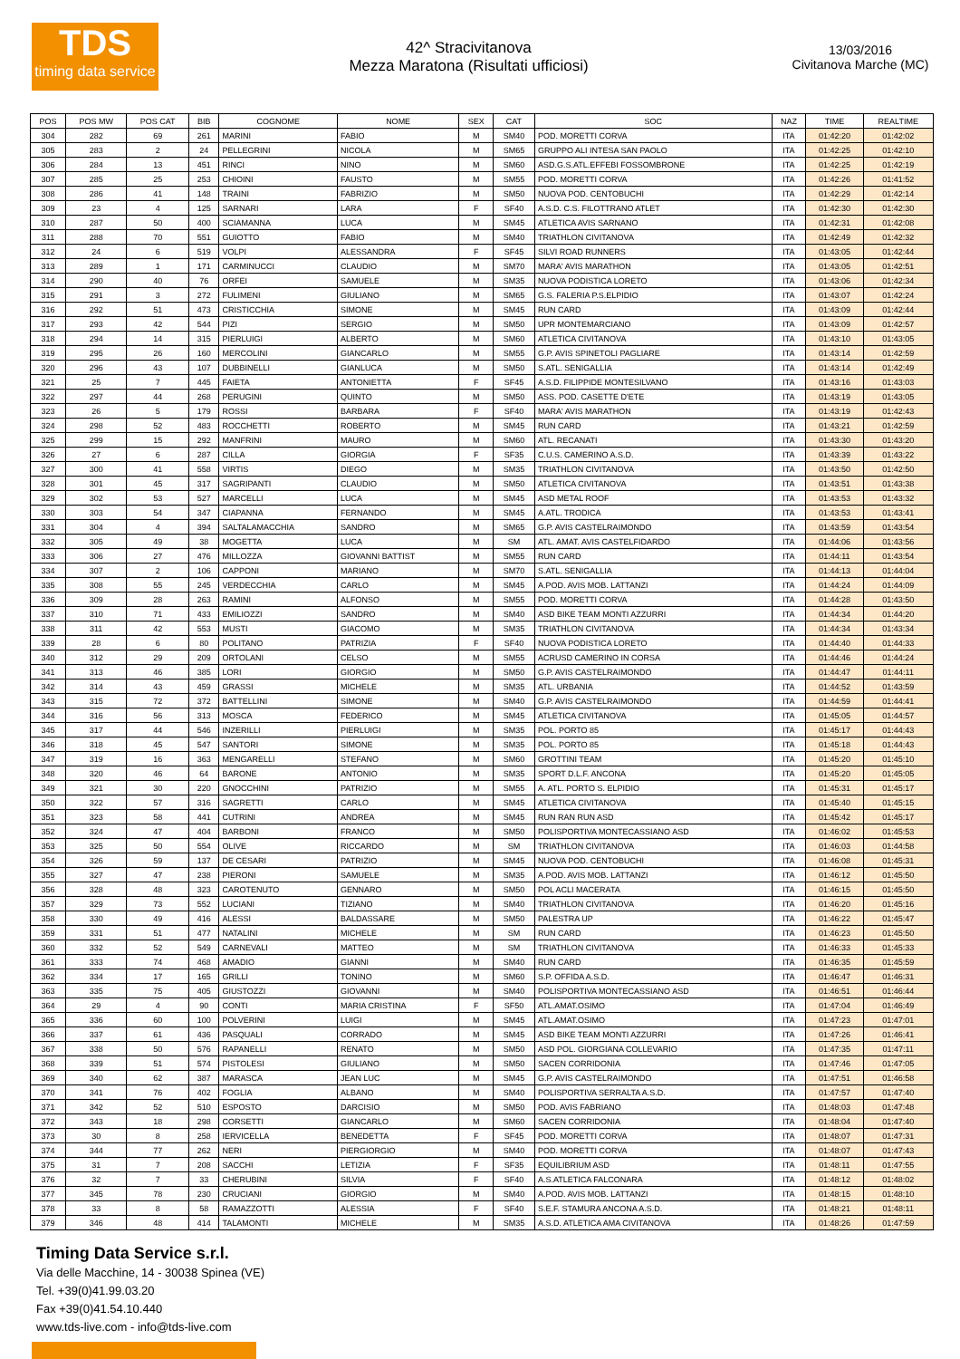TDS
timing data service
42^ Stracivitanova
Mezza Maratona (Risultati ufficiosi)
13/03/2016
Civitanova Marche (MC)
| POS | POS MW | POS CAT | BIB | COGNOME | NOME | SEX | CAT | SOC | NAZ | TIME | REALTIME |
| --- | --- | --- | --- | --- | --- | --- | --- | --- | --- | --- | --- |
| 304 | 282 | 69 | 261 | MARINI | FABIO | M | SM40 | POD. MORETTI CORVA | ITA | 01:42:20 | 01:42:02 |
| 305 | 283 | 2 | 24 | PELLEGRINI | NICOLA | M | SM65 | GRUPPO ALI INTESA SAN PAOLO | ITA | 01:42:25 | 01:42:10 |
| 306 | 284 | 13 | 451 | RINCI | NINO | M | SM60 | ASD.G.S.ATL.EFFEBI FOSSOMBRONE | ITA | 01:42:25 | 01:42:19 |
| 307 | 285 | 25 | 253 | CHIOINI | FAUSTO | M | SM55 | POD. MORETTI CORVA | ITA | 01:42:26 | 01:41:52 |
| 308 | 286 | 41 | 148 | TRAINI | FABRIZIO | M | SM50 | NUOVA POD. CENTOBUCHI | ITA | 01:42:29 | 01:42:14 |
| 309 | 23 | 4 | 125 | SARNARI | LARA | F | SF40 | A.S.D. C.S. FILOTTRANO ATLET | ITA | 01:42:30 | 01:42:30 |
| 310 | 287 | 50 | 400 | SCIAMANNA | LUCA | M | SM45 | ATLETICA AVIS SARNANO | ITA | 01:42:31 | 01:42:08 |
| 311 | 288 | 70 | 551 | GUIOTTO | FABIO | M | SM40 | TRIATHLON CIVITANOVA | ITA | 01:42:49 | 01:42:32 |
| 312 | 24 | 6 | 519 | VOLPI | ALESSANDRA | F | SF45 | SILVI ROAD RUNNERS | ITA | 01:43:05 | 01:42:44 |
| 313 | 289 | 1 | 171 | CARMINUCCI | CLAUDIO | M | SM70 | MARA' AVIS MARATHON | ITA | 01:43:05 | 01:42:51 |
| 314 | 290 | 40 | 76 | ORFEI | SAMUELE | M | SM35 | NUOVA PODISTICA LORETO | ITA | 01:43:06 | 01:42:34 |
| 315 | 291 | 3 | 272 | FULIMENI | GIULIANO | M | SM65 | G.S. FALERIA P.S.ELPIDIO | ITA | 01:43:07 | 01:42:24 |
| 316 | 292 | 51 | 473 | CRISTICCHIA | SIMONE | M | SM45 | RUN CARD | ITA | 01:43:09 | 01:42:44 |
| 317 | 293 | 42 | 544 | PIZI | SERGIO | M | SM50 | UPR MONTEMARCIANO | ITA | 01:43:09 | 01:42:57 |
| 318 | 294 | 14 | 315 | PIERLUIGI | ALBERTO | M | SM60 | ATLETICA CIVITANOVA | ITA | 01:43:10 | 01:43:05 |
| 319 | 295 | 26 | 160 | MERCOLINI | GIANCARLO | M | SM55 | G.P. AVIS SPINETOLI PAGLIARE | ITA | 01:43:14 | 01:42:59 |
| 320 | 296 | 43 | 107 | DUBBINELLI | GIANLUCA | M | SM50 | S.ATL. SENIGALLIA | ITA | 01:43:14 | 01:42:49 |
| 321 | 25 | 7 | 445 | FAIETA | ANTONIETTA | F | SF45 | A.S.D. FILIPPIDE MONTESILVANO | ITA | 01:43:16 | 01:43:03 |
| 322 | 297 | 44 | 268 | PERUGINI | QUINTO | M | SM50 | ASS. POD. CASETTE D'ETE | ITA | 01:43:19 | 01:43:05 |
| 323 | 26 | 5 | 179 | ROSSI | BARBARA | F | SF40 | MARA' AVIS MARATHON | ITA | 01:43:19 | 01:42:43 |
| 324 | 298 | 52 | 483 | ROCCHETTI | ROBERTO | M | SM45 | RUN CARD | ITA | 01:43:21 | 01:42:59 |
| 325 | 299 | 15 | 292 | MANFRINI | MAURO | M | SM60 | ATL. RECANATI | ITA | 01:43:30 | 01:43:20 |
| 326 | 27 | 6 | 287 | CILLA | GIORGIA | F | SF35 | C.U.S. CAMERINO A.S.D. | ITA | 01:43:39 | 01:43:22 |
| 327 | 300 | 41 | 558 | VIRTIS | DIEGO | M | SM35 | TRIATHLON CIVITANOVA | ITA | 01:43:50 | 01:42:50 |
| 328 | 301 | 45 | 317 | SAGRIPANTI | CLAUDIO | M | SM50 | ATLETICA CIVITANOVA | ITA | 01:43:51 | 01:43:38 |
| 329 | 302 | 53 | 527 | MARCELLI | LUCA | M | SM45 | ASD METAL ROOF | ITA | 01:43:53 | 01:43:32 |
| 330 | 303 | 54 | 347 | CIAPANNA | FERNANDO | M | SM45 | A.ATL. TRODICA | ITA | 01:43:53 | 01:43:41 |
| 331 | 304 | 4 | 394 | SALTALAMACCHIA | SANDRO | M | SM65 | G.P. AVIS CASTELRAIMONDO | ITA | 01:43:59 | 01:43:54 |
| 332 | 305 | 49 | 38 | MOGETTA | LUCA | M | SM | ATL. AMAT. AVIS CASTELFIDARDO | ITA | 01:44:06 | 01:43:56 |
| 333 | 306 | 27 | 476 | MILLOZZA | GIOVANNI BATTIST | M | SM55 | RUN CARD | ITA | 01:44:11 | 01:43:54 |
| 334 | 307 | 2 | 106 | CAPPONI | MARIANO | M | SM70 | S.ATL. SENIGALLIA | ITA | 01:44:13 | 01:44:04 |
| 335 | 308 | 55 | 245 | VERDECCHIA | CARLO | M | SM45 | A.POD. AVIS MOB. LATTANZI | ITA | 01:44:24 | 01:44:09 |
| 336 | 309 | 28 | 263 | RAMINI | ALFONSO | M | SM55 | POD. MORETTI CORVA | ITA | 01:44:28 | 01:43:50 |
| 337 | 310 | 71 | 433 | EMILIOZZI | SANDRO | M | SM40 | ASD BIKE TEAM MONTI AZZURRI | ITA | 01:44:34 | 01:44:20 |
| 338 | 311 | 42 | 553 | MUSTI | GIACOMO | M | SM35 | TRIATHLON CIVITANOVA | ITA | 01:44:34 | 01:43:34 |
| 339 | 28 | 6 | 80 | POLITANO | PATRIZIA | F | SF40 | NUOVA PODISTICA LORETO | ITA | 01:44:40 | 01:44:33 |
| 340 | 312 | 29 | 209 | ORTOLANI | CELSO | M | SM55 | ACRUSD CAMERINO IN CORSA | ITA | 01:44:46 | 01:44:24 |
| 341 | 313 | 46 | 385 | LORI | GIORGIO | M | SM50 | G.P. AVIS CASTELRAIMONDO | ITA | 01:44:47 | 01:44:11 |
| 342 | 314 | 43 | 459 | GRASSI | MICHELE | M | SM35 | ATL. URBANIA | ITA | 01:44:52 | 01:43:59 |
| 343 | 315 | 72 | 372 | BATTELLINI | SIMONE | M | SM40 | G.P. AVIS CASTELRAIMONDO | ITA | 01:44:59 | 01:44:41 |
| 344 | 316 | 56 | 313 | MOSCA | FEDERICO | M | SM45 | ATLETICA CIVITANOVA | ITA | 01:45:05 | 01:44:57 |
| 345 | 317 | 44 | 546 | INZERILLI | PIERLUIGI | M | SM35 | POL. PORTO 85 | ITA | 01:45:17 | 01:44:43 |
| 346 | 318 | 45 | 547 | SANTORI | SIMONE | M | SM35 | POL. PORTO 85 | ITA | 01:45:18 | 01:44:43 |
| 347 | 319 | 16 | 363 | MENGARELLI | STEFANO | M | SM60 | GROTTINI TEAM | ITA | 01:45:20 | 01:45:10 |
| 348 | 320 | 46 | 64 | BARONE | ANTONIO | M | SM35 | SPORT D.L.F. ANCONA | ITA | 01:45:20 | 01:45:05 |
| 349 | 321 | 30 | 220 | GNOCCHINI | PATRIZIO | M | SM55 | A. ATL. PORTO S. ELPIDIO | ITA | 01:45:31 | 01:45:17 |
| 350 | 322 | 57 | 316 | SAGRETTI | CARLO | M | SM45 | ATLETICA CIVITANOVA | ITA | 01:45:40 | 01:45:15 |
| 351 | 323 | 58 | 441 | CUTRINI | ANDREA | M | SM45 | RUN RAN RUN ASD | ITA | 01:45:42 | 01:45:17 |
| 352 | 324 | 47 | 404 | BARBONI | FRANCO | M | SM50 | POLISPORTIVA MONTECASSIANO ASD | ITA | 01:46:02 | 01:45:53 |
| 353 | 325 | 50 | 554 | OLIVE | RICCARDO | M | SM | TRIATHLON CIVITANOVA | ITA | 01:46:03 | 01:44:58 |
| 354 | 326 | 59 | 137 | DE CESARI | PATRIZIO | M | SM45 | NUOVA POD. CENTOBUCHI | ITA | 01:46:08 | 01:45:31 |
| 355 | 327 | 47 | 238 | PIERONI | SAMUELE | M | SM35 | A.POD. AVIS MOB. LATTANZI | ITA | 01:46:12 | 01:45:50 |
| 356 | 328 | 48 | 323 | CAROTENUTO | GENNARO | M | SM50 | POL ACLI MACERATA | ITA | 01:46:15 | 01:45:50 |
| 357 | 329 | 73 | 552 | LUCIANI | TIZIANO | M | SM40 | TRIATHLON CIVITANOVA | ITA | 01:46:20 | 01:45:16 |
| 358 | 330 | 49 | 416 | ALESSI | BALDASSARE | M | SM50 | PALESTRA UP | ITA | 01:46:22 | 01:45:47 |
| 359 | 331 | 51 | 477 | NATALINI | MICHELE | M | SM | RUN CARD | ITA | 01:46:23 | 01:45:50 |
| 360 | 332 | 52 | 549 | CARNEVALI | MATTEO | M | SM | TRIATHLON CIVITANOVA | ITA | 01:46:33 | 01:45:33 |
| 361 | 333 | 74 | 468 | AMADIO | GIANNI | M | SM40 | RUN CARD | ITA | 01:46:35 | 01:45:59 |
| 362 | 334 | 17 | 165 | GRILLI | TONINO | M | SM60 | S.P. OFFIDA A.S.D. | ITA | 01:46:47 | 01:46:31 |
| 363 | 335 | 75 | 405 | GIUSTOZZI | GIOVANNI | M | SM40 | POLISPORTIVA MONTECASSIANO ASD | ITA | 01:46:51 | 01:46:44 |
| 364 | 29 | 4 | 90 | CONTI | MARIA CRISTINA | F | SF50 | ATL.AMAT.OSIMO | ITA | 01:47:04 | 01:46:49 |
| 365 | 336 | 60 | 100 | POLVERINI | LUIGI | M | SM45 | ATL.AMAT.OSIMO | ITA | 01:47:23 | 01:47:01 |
| 366 | 337 | 61 | 436 | PASQUALI | CORRADO | M | SM45 | ASD BIKE TEAM MONTI AZZURRI | ITA | 01:47:26 | 01:46:41 |
| 367 | 338 | 50 | 576 | RAPANELLI | RENATO | M | SM50 | ASD POL. GIORGIANA COLLEVARIO | ITA | 01:47:35 | 01:47:11 |
| 368 | 339 | 51 | 574 | PISTOLESI | GIULIANO | M | SM50 | SACEN CORRIDONIA | ITA | 01:47:46 | 01:47:05 |
| 369 | 340 | 62 | 387 | MARASCA | JEAN LUC | M | SM45 | G.P. AVIS CASTELRAIMONDO | ITA | 01:47:51 | 01:46:58 |
| 370 | 341 | 76 | 402 | FOGLIA | ALBANO | M | SM40 | POLISPORTIVA SERRALTA A.S.D. | ITA | 01:47:57 | 01:47:40 |
| 371 | 342 | 52 | 510 | ESPOSTO | DARCISIO | M | SM50 | POD. AVIS FABRIANO | ITA | 01:48:03 | 01:47:48 |
| 372 | 343 | 18 | 298 | CORSETTI | GIANCARLO | M | SM60 | SACEN CORRIDONIA | ITA | 01:48:04 | 01:47:40 |
| 373 | 30 | 8 | 258 | IERVICELLA | BENEDETTA | F | SF45 | POD. MORETTI CORVA | ITA | 01:48:07 | 01:47:31 |
| 374 | 344 | 77 | 262 | NERI | PIERGIORGIO | M | SM40 | POD. MORETTI CORVA | ITA | 01:48:07 | 01:47:43 |
| 375 | 31 | 7 | 208 | SACCHI | LETIZIA | F | SF35 | EQUILIBRIUM ASD | ITA | 01:48:11 | 01:47:55 |
| 376 | 32 | 7 | 33 | CHERUBINI | SILVIA | F | SF40 | A.S.ATLETICA FALCONARA | ITA | 01:48:12 | 01:48:02 |
| 377 | 345 | 78 | 230 | CRUCIANI | GIORGIO | M | SM40 | A.POD. AVIS MOB. LATTANZI | ITA | 01:48:15 | 01:48:10 |
| 378 | 33 | 8 | 58 | RAMAZZOTTI | ALESSIA | F | SF40 | S.E.F. STAMURA ANCONA A.S.D. | ITA | 01:48:21 | 01:48:11 |
| 379 | 346 | 48 | 414 | TALAMONTI | MICHELE | M | SM35 | A.S.D. ATLETICA AMA CIVITANOVA | ITA | 01:48:26 | 01:47:59 |
Timing Data Service s.r.l.
Via delle Macchine, 14 - 30038 Spinea (VE)
Tel. +39(0)41.99.03.20
Fax +39(0)41.54.10.440
www.tds-live.com - info@tds-live.com